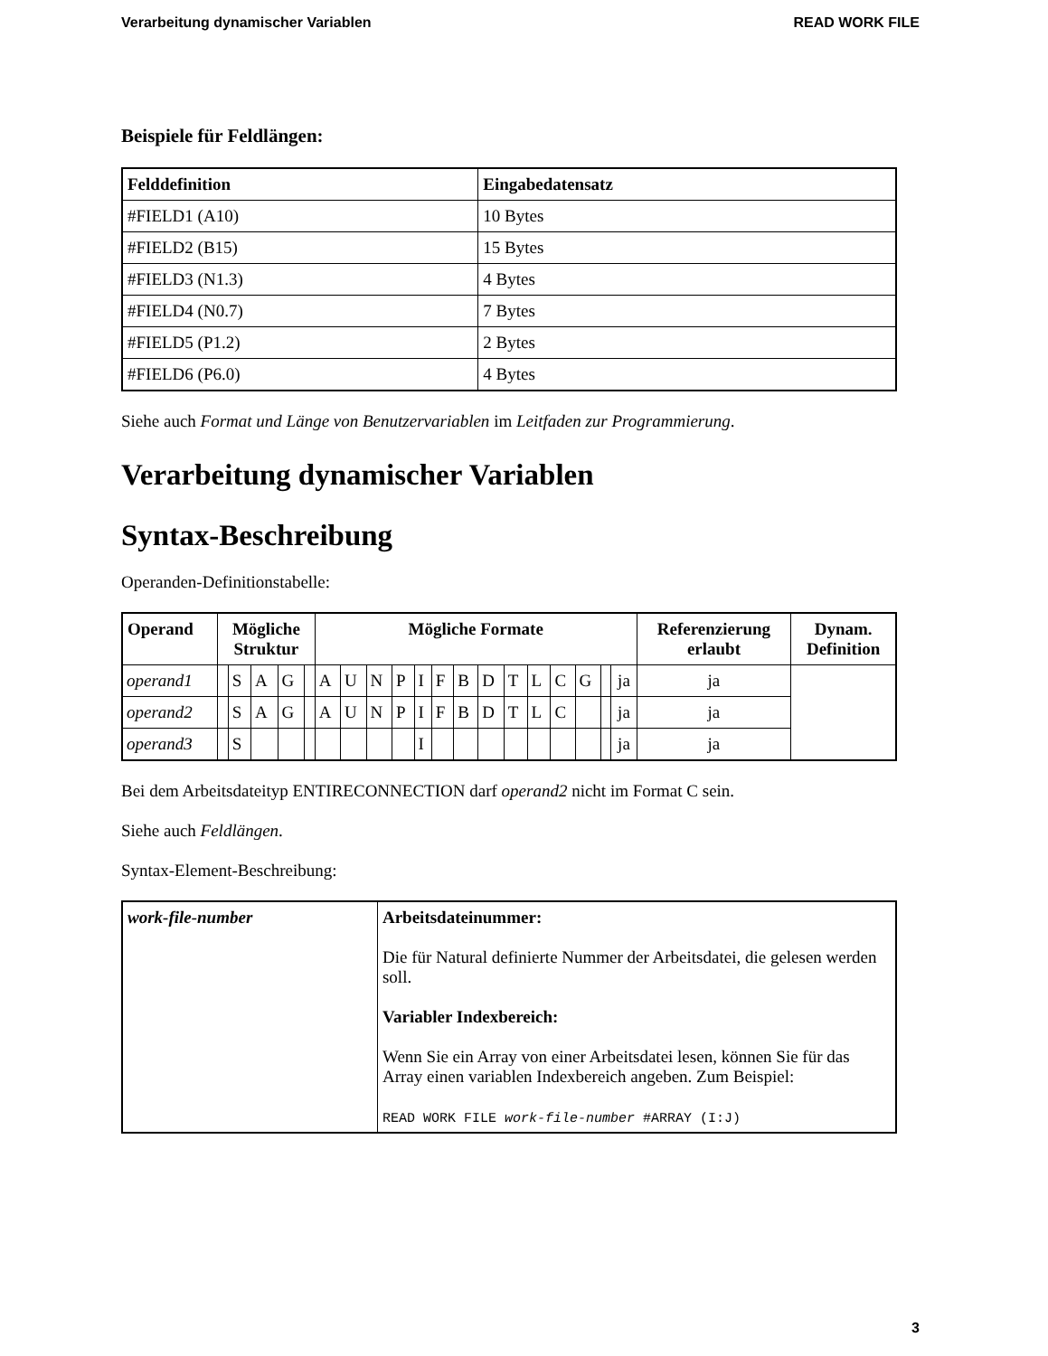Verarbeitung dynamischer Variablen READ WORK FILE
Beispiele für Feldlängen:
| Felddefinition | Eingabedatensatz |
| --- | --- |
| #FIELD1 (A10) | 10 Bytes |
| #FIELD2 (B15) | 15 Bytes |
| #FIELD3 (N1.3) | 4 Bytes |
| #FIELD4 (N0.7) | 7 Bytes |
| #FIELD5 (P1.2) | 2 Bytes |
| #FIELD6 (P6.0) | 4 Bytes |
Siehe auch Format und Länge von Benutzervariablen im Leitfaden zur Programmierung.
Verarbeitung dynamischer Variablen
Syntax-Beschreibung
Operanden-Definitionstabelle:
| Operand | Mögliche Struktur | | | | | Mögliche Formate | | | | | | | | | | | | | | Referenzierung erlaubt | Dynam. Definition |
| --- | --- | --- | --- | --- | --- | --- | --- | --- | --- | --- | --- | --- | --- | --- | --- | --- | --- | --- | --- | --- | --- |
| operand1 | | S | A | G | | A | U | N | P | I | F | B | D | T | L | C | G | | ja | ja | |
| operand2 | | S | A | G | | A | U | N | P | I | F | B | D | T | L | C | | | ja | ja | |
| operand3 | | S | | | | | | | | I | | | | | | | | | ja | ja | |
Bei dem Arbeitsdateityp ENTIRECONNECTION darf operand2 nicht im Format C sein.
Siehe auch Feldlängen.
Syntax-Element-Beschreibung:
| work-file-number | Arbeitsdateinummer: Die für Natural definierte Nummer der Arbeitsdatei, die gelesen werden soll. Variabler Indexbereich: Wenn Sie ein Array von einer Arbeitsdatei lesen, können Sie für das Array einen variablen Indexbereich angeben. Zum Beispiel: READ WORK FILE work-file-number #ARRAY (I:J) |
3